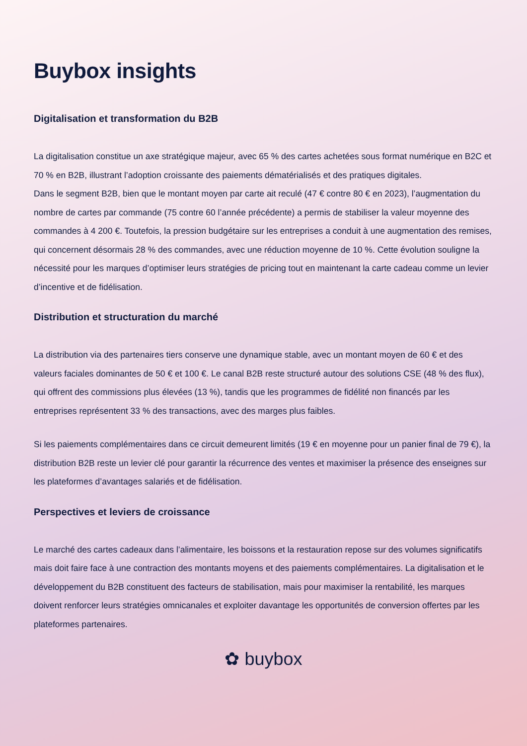Buybox insights
Digitalisation et transformation du B2B
La digitalisation constitue un axe stratégique majeur, avec 65 % des cartes achetées sous format numérique en B2C et 70 % en B2B, illustrant l’adoption croissante des paiements dématérialisés et des pratiques digitales.
Dans le segment B2B, bien que le montant moyen par carte ait reculé (47 € contre 80 € en 2023), l’augmentation du nombre de cartes par commande (75 contre 60 l’année précédente) a permis de stabiliser la valeur moyenne des commandes à 4 200 €. Toutefois, la pression budgétaire sur les entreprises a conduit à une augmentation des remises, qui concernent désormais 28 % des commandes, avec une réduction moyenne de 10 %. Cette évolution souligne la nécessité pour les marques d’optimiser leurs stratégies de pricing tout en maintenant la carte cadeau comme un levier d’incentive et de fidélisation.
Distribution et structuration du marché
La distribution via des partenaires tiers conserve une dynamique stable, avec un montant moyen de 60 € et des valeurs faciales dominantes de 50 € et 100 €. Le canal B2B reste structuré autour des solutions CSE (48 % des flux), qui offrent des commissions plus élevées (13 %), tandis que les programmes de fidélité non financés par les entreprises représentent 33 % des transactions, avec des marges plus faibles.
Si les paiements complémentaires dans ce circuit demeurent limités (19 € en moyenne pour un panier final de 79 €), la distribution B2B reste un levier clé pour garantir la récurrence des ventes et maximiser la présence des enseignes sur les plateformes d’avantages salariés et de fidélisation.
Perspectives et leviers de croissance
Le marché des cartes cadeaux dans l’alimentaire, les boissons et la restauration repose sur des volumes significatifs mais doit faire face à une contraction des montants moyens et des paiements complémentaires. La digitalisation et le développement du B2B constituent des facteurs de stabilisation, mais pour maximiser la rentabilité, les marques doivent renforcer leurs stratégies omnicanales et exploiter davantage les opportunités de conversion offertes par les plateformes partenaires.
✿ buybox